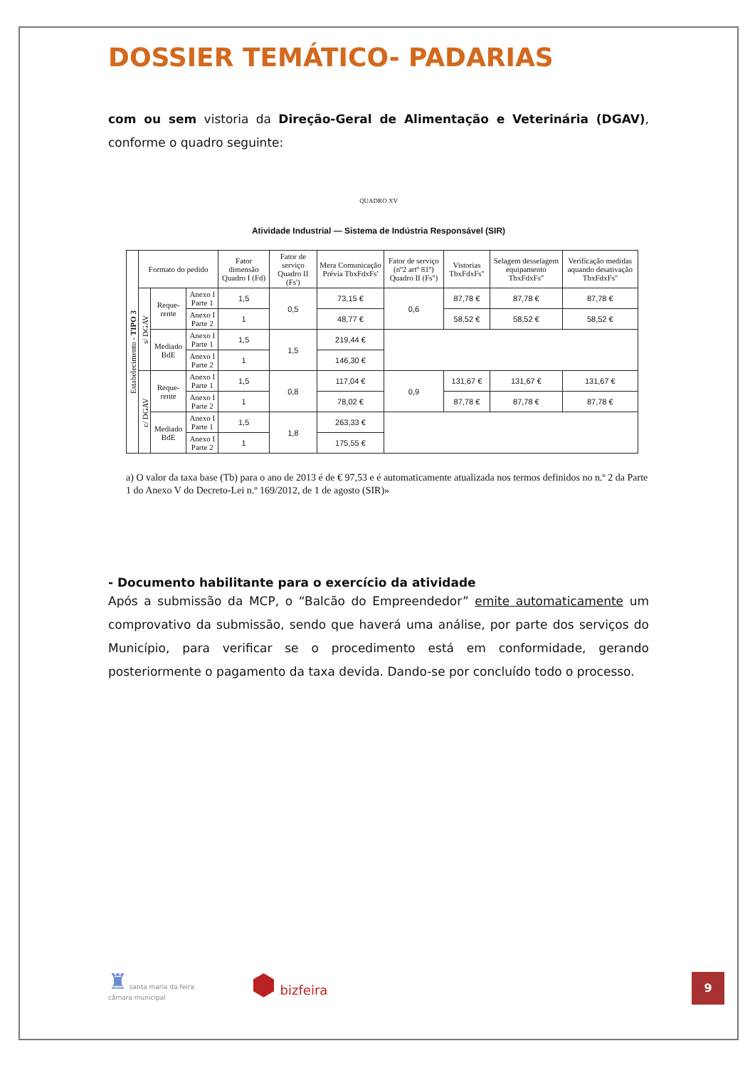DOSSIER TEMÁTICO- PADARIAS
com ou sem vistoria da Direção-Geral de Alimentação e Veterinária (DGAV), conforme o quadro seguinte:
QUADRO XV
Atividade Industrial — Sistema de Indústria Responsável (SIR)
| Estabelecimento - TIPO 3 | Formato do pedido | | | Fator dimensão Quadro I (Fd) | Fator de serviço Quadro II (Fs') | Mera Comunicação Prévia TbxFdxFs' | Fator de serviço (nº2 artº 81º) Quadro II (Fs'') | Vistorias TbxFdxFs'' | Selagem desselagem equipamento TbxFdxFs'' | Verificação medidas aquando desativação TbxFdxFs'' |
| --- | --- | --- | --- | --- | --- | --- | --- | --- | --- | --- |
| | s/ DGAV | Reque-rente | Anexo I Parte 1 | 1,5 | 0,5 | 73,15 € | 0,6 | 87,78 € | 87,78 € | 87,78 € |
| | | | Anexo I Parte 2 | 1 | | 48,77 € | | 58,52 € | 58,52 € | 58,52 € |
| | | Mediado BdE | Anexo I Parte 1 | 1,5 | 1,5 | 219,44 € | | | | |
| | | | Anexo I Parte 2 | 1 | | 146,30 € | | | | |
| | c/ DGAV | Reque-rente | Anexo I Parte 1 | 1,5 | 0,8 | 117,04 € | 0,9 | 131,67 € | 131,67 € | 131,67 € |
| | | | Anexo I Parte 2 | 1 | | 78,02 € | | 87,78 € | 87,78 € | 87,78 € |
| | | Mediado BdE | Anexo I Parte 1 | 1,5 | 1,8 | 263,33 € | | | | |
| | | | Anexo I Parte 2 | 1 | | 175,55 € | | | | |
a) O valor da taxa base (Tb) para o ano de 2013 é de € 97,53 e é automaticamente atualizada nos termos definidos no n.º 2 da Parte 1 do Anexo V do Decreto-Lei n.º 169/2012, de 1 de agosto (SIR)»
- Documento habilitante para o exercício da atividade
Após a submissão da MCP, o “Balcão do Empreendedor” emite automaticamente um comprovativo da submissão, sendo que haverá uma análise, por parte dos serviços do Município, para verificar se o procedimento está em conformidade, gerando posteriormente o pagamento da taxa devida. Dando-se por concluído todo o processo.
♜ santa maria da feira
câmara municipal
⬢ bizfeira
9